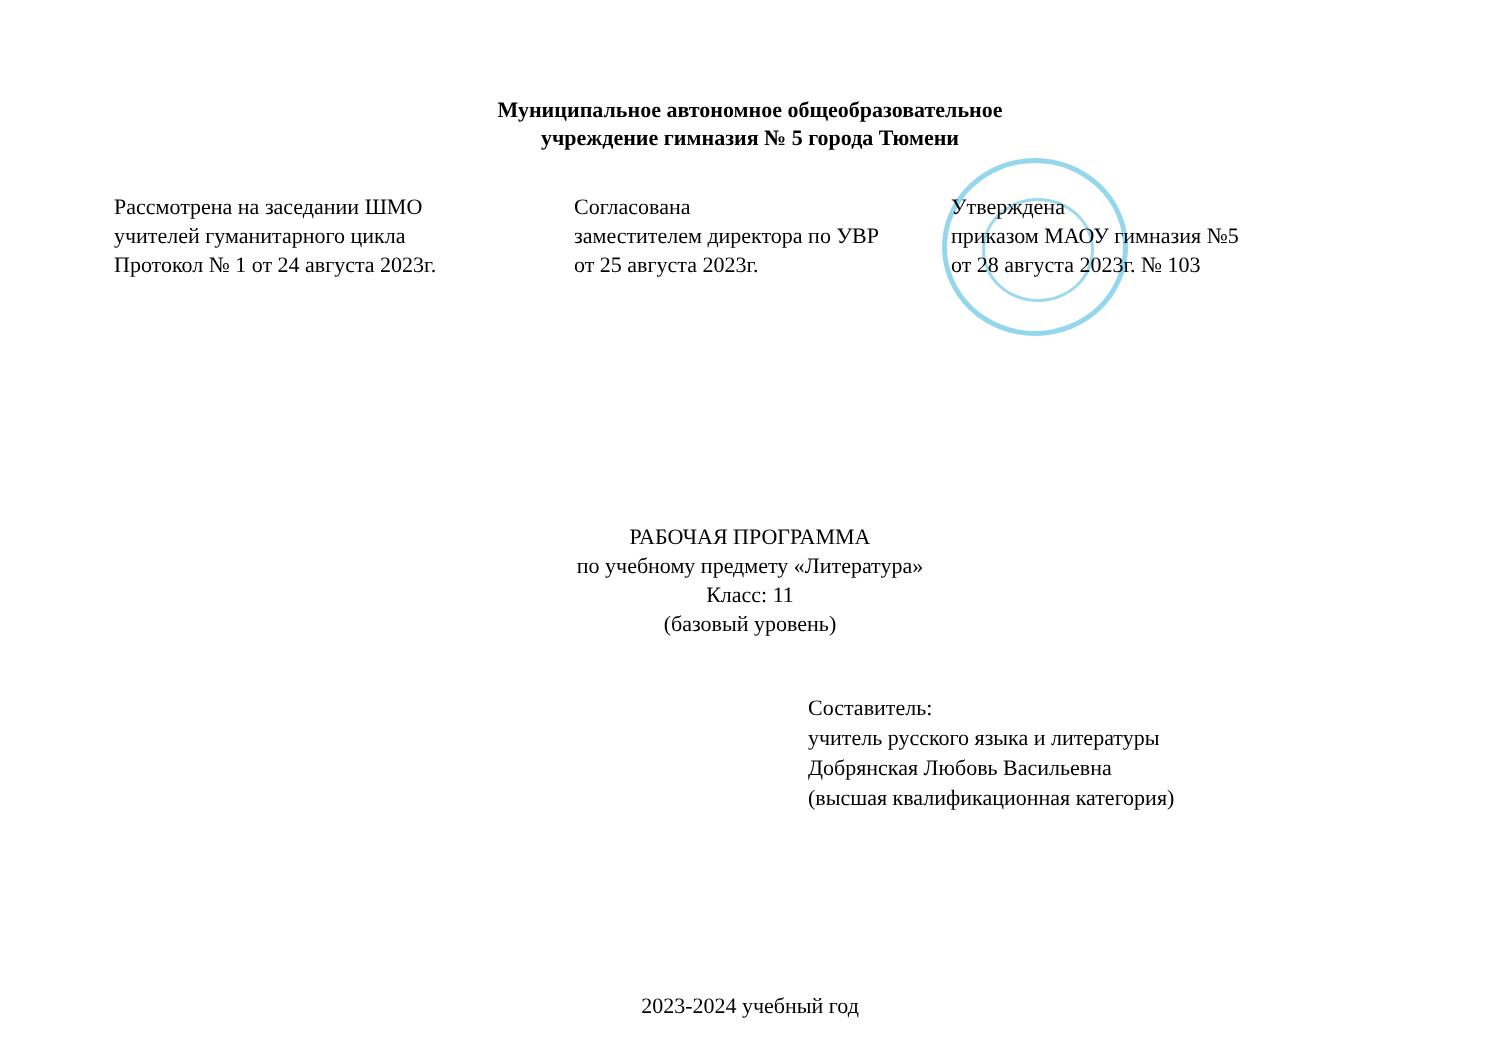Муниципальное автономное общеобразовательное
учреждение гимназия № 5 города Тюмени
Рассмотрена на заседании ШМО
учителей гуманитарного цикла
Протокол № 1 от 24 августа 2023г.
Согласована
заместителем директора по УВР
от 25 августа 2023г.
Утверждена
приказом МАОУ гимназия №5
от 28 августа 2023г. № 103
РАБОЧАЯ ПРОГРАММА
по учебному предмету «Литература»
Класс: 11
(базовый уровень)
Составитель:
учитель русского языка и литературы
Добрянская Любовь Васильевна
(высшая квалификационная категория)
2023-2024 учебный год